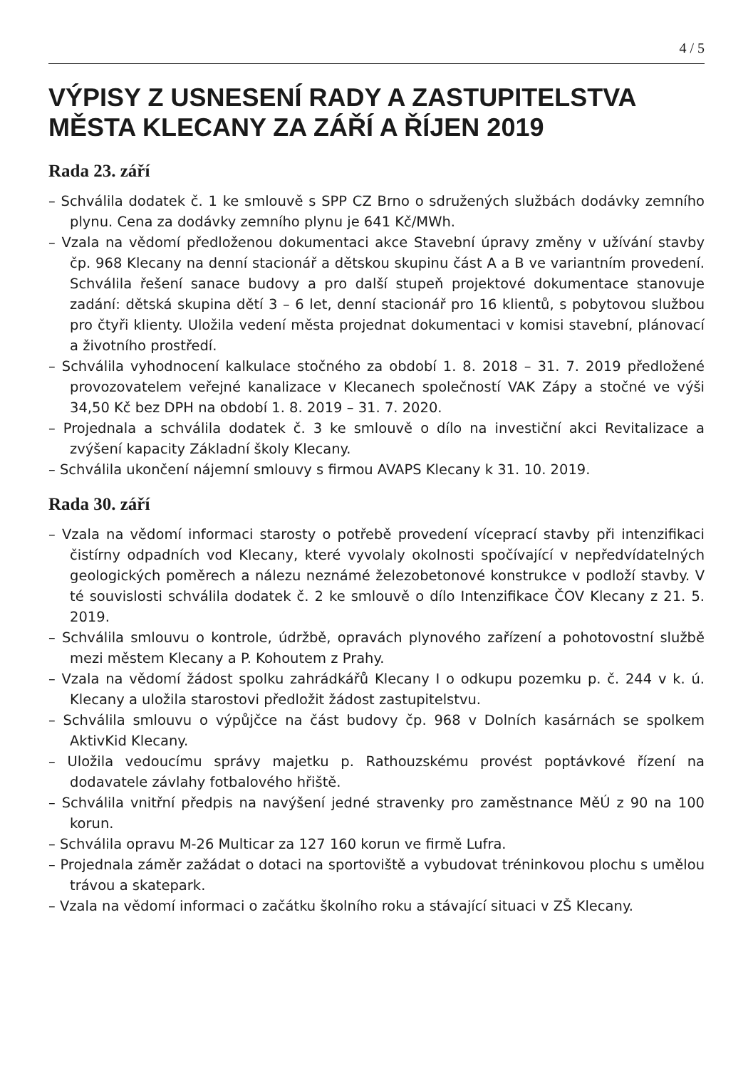4 / 5
VÝPISY Z USNESENÍ RADY A ZASTUPITELSTVA MĚSTA KLECANY ZA ZÁŘÍ A ŘÍJEN 2019
Rada 23. září
– Schválila dodatek č. 1 ke smlouvě s SPP CZ Brno o sdružených službách dodávky zemního plynu. Cena za dodávky zemního plynu je 641 Kč/MWh.
– Vzala na vědomí předloženou dokumentaci akce Stavební úpravy změny v užívání stavby čp. 968 Klecany na denní stacionář a dětskou skupinu část A a B ve variantním provedení. Schválila řešení sanace budovy a pro další stupeň projektové dokumentace stanovuje zadání: dětská skupina dětí 3 – 6 let, denní stacionář pro 16 klientů, s pobytovou službou pro čtyři klienty. Uložila vedení města projednat dokumentaci v komisi stavební, plánovací a životního prostředí.
– Schválila vyhodnocení kalkulace stočného za období 1. 8. 2018 – 31. 7. 2019 předložené provozovatelem veřejné kanalizace v Klecanech společností VAK Zápy a stočné ve výši 34,50 Kč bez DPH na období 1. 8. 2019 – 31. 7. 2020.
– Projednala a schválila dodatek č. 3 ke smlouvě o dílo na investiční akci Revitalizace a zvýšení kapacity Základní školy Klecany.
– Schválila ukončení nájemní smlouvy s firmou AVAPS Klecany k 31. 10. 2019.
Rada 30. září
– Vzala na vědomí informaci starosty o potřebě provedení víceprací stavby při intenzifikaci čistírny odpadních vod Klecany, které vyvolaly okolnosti spočívající v nepředvídatelných geologických poměrech a nálezu neznámé železobetonové konstrukce v podloží stavby. V té souvislosti schválila dodatek č. 2 ke smlouvě o dílo Intenzifikace ČOV Klecany z 21. 5. 2019.
– Schválila smlouvu o kontrole, údržbě, opravách plynového zařízení a pohotovostní službě mezi městem Klecany a P. Kohoutem z Prahy.
– Vzala na vědomí žádost spolku zahrádkářů Klecany I o odkupu pozemku p. č. 244 v k. ú. Klecany a uložila starostovi předložit žádost zastupitelstvu.
– Schválila smlouvu o výpůjčce na část budovy čp. 968 v Dolních kasárnách se spolkem AktivKid Klecany.
– Uložila vedoucímu správy majetku p. Rathouzskému provést poptávkové řízení na dodavatele závlahy fotbalového hřiště.
– Schválila vnitřní předpis na navýšení jedné stravenky pro zaměstnance MěÚ z 90 na 100 korun.
– Schválila opravu M-26 Multicar za 127 160 korun ve firmě Lufra.
– Projednala záměr zažádat o dotaci na sportoviště a vybudovat tréninkovou plochu s umělou trávou a skatepark.
– Vzala na vědomí informaci o začátku školního roku a stávající situaci v ZŠ Klecany.